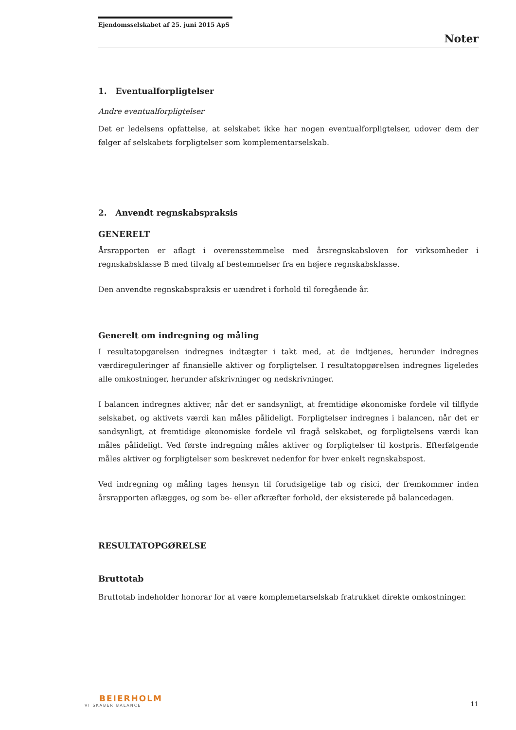Ejendomsselskabet af 25. juni 2015 ApS
Noter
1. Eventualforpligtelser
Andre eventualforpligtelser
Det er ledelsens opfattelse, at selskabet ikke har nogen eventualforpligtelser, udover dem der følger af selskabets forpligtelser som komplementarselskab.
2. Anvendt regnskabspraksis
GENERELT
Årsrapporten er aflagt i overensstemmelse med årsregnskabsloven for virksomheder i regnskabsklasse B med tilvalg af bestemmelser fra en højere regnskabsklasse.
Den anvendte regnskabspraksis er uændret i forhold til foregående år.
Generelt om indregning og måling
I resultatopgørelsen indregnes indtægter i takt med, at de indtjenes, herunder indregnes værdireguleringer af finansielle aktiver og forpligtelser. I resultatopgørelsen indregnes ligeledes alle omkostninger, herunder afskrivninger og nedskrivninger.
I balancen indregnes aktiver, når det er sandsynligt, at fremtidige økonomiske fordele vil tilflyde selskabet, og aktivets værdi kan måles påli­deligt. Forpligtelser indregnes i balancen, når det er sandsynligt, at fremtidige økonomiske fordele vil fragå selskabet, og forpligtelsens værdi kan måles pålideligt. Ved første indregning måles aktiver og forpligtelser til kostpris. Efterfølgende måles aktiver og forpligtelser som beskrevet nedenfor for hver enkelt regnskabspost.
Ved indregning og måling tages hensyn til forudsigelige tab og risici, der fremkommer inden årsrapporten aflægges, og som be- eller afkræfter forhold, der eksisterede på balancedagen.
RESULTATOPGØRELSE
Bruttotab
Bruttotab indeholder honorar for at være komplemetarselskab fratrukket direkte omkostninger.
BEIERHOLM
VI SKABER BALANCE
11